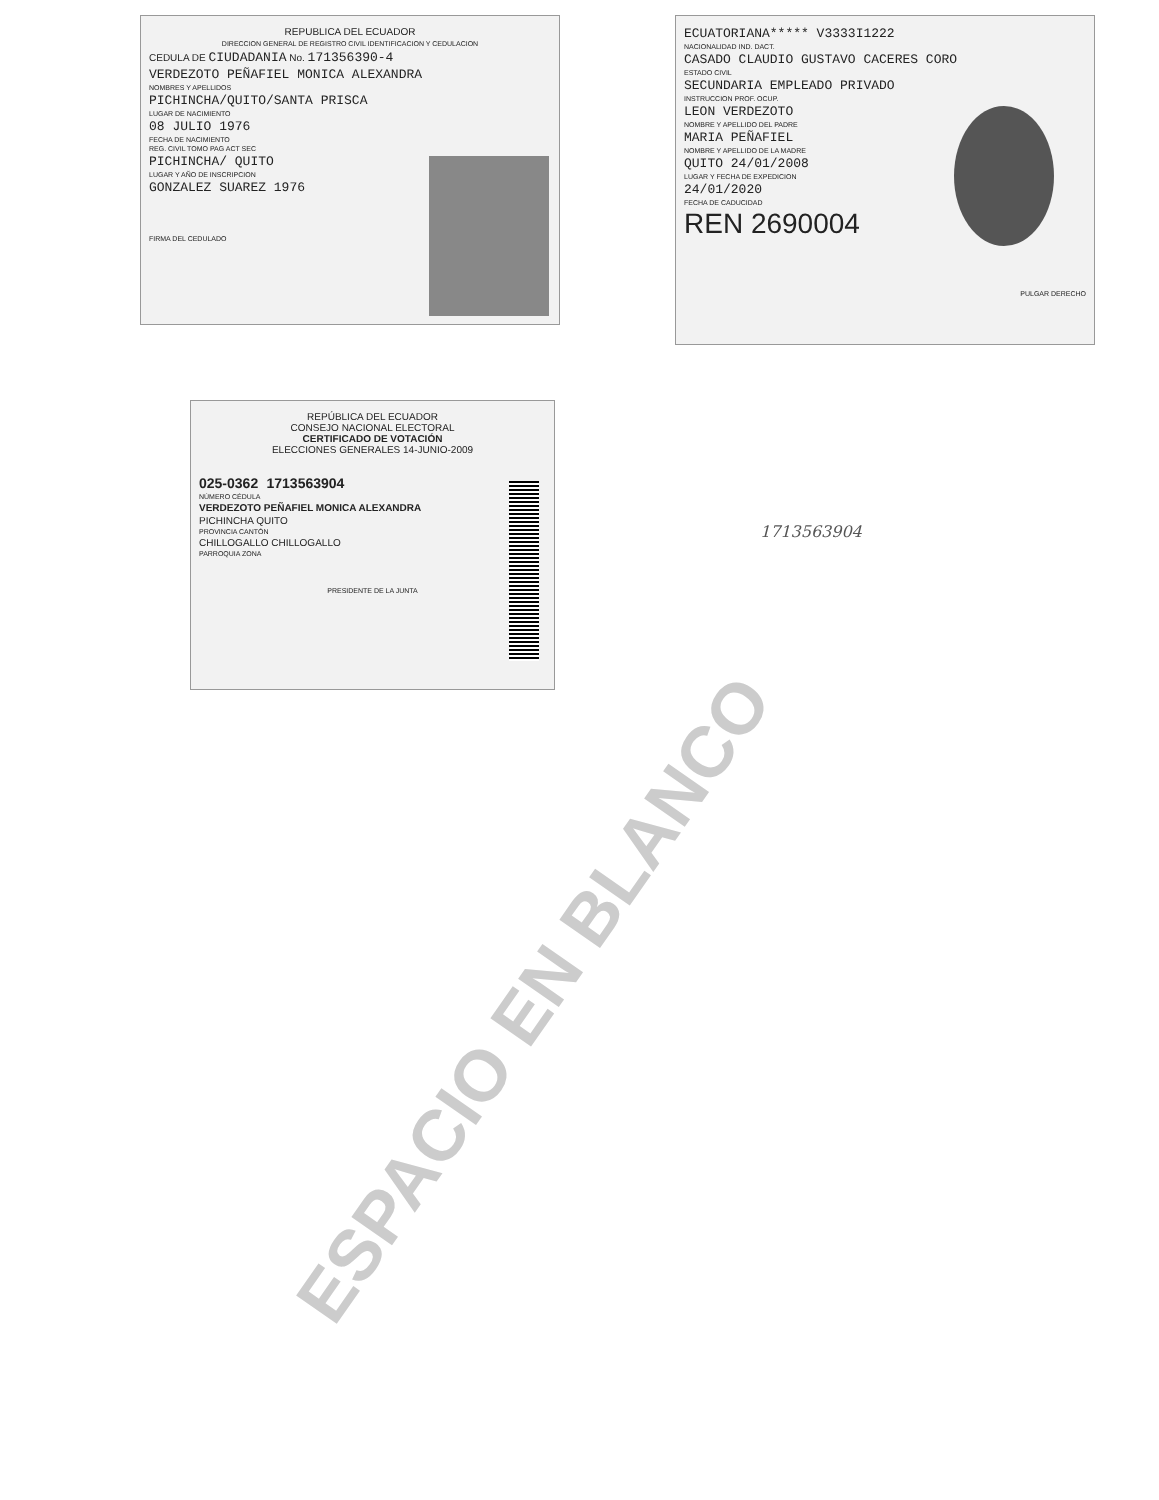REPUBLICA DEL ECUADOR
DIRECCION GENERAL DE REGISTRO CIVIL IDENTIFICACION Y CEDULACION
CEDULA DE CIUDADANIA No. 171356390-4
VERDEZOTO PEÑAFIEL MONICA ALEXANDRA
NOMBRES Y APELLIDOS
PICHINCHA/QUITO/SANTA PRISCA
LUGAR DE NACIMIENTO
08 JULIO 1976
FECHA DE NACIMIENTO
REG. CIVIL TOMO PAG ACT SEC
PICHINCHA/ QUITO
LUGAR Y AÑO DE INSCRIPCION
GONZALEZ SUAREZ 1976
FIRMA DEL CEDULADO
ECUATORIANA***** V3333I1222
NACIONALIDAD IND. DACT.
CASADO CLAUDIO GUSTAVO CACERES CORO
ESTADO CIVIL
SECUNDARIA EMPLEADO PRIVADO
INSTRUCCION PROF. OCUP.
LEON VERDEZOTO
NOMBRE Y APELLIDO DEL PADRE
MARIA PEÑAFIEL
NOMBRE Y APELLIDO DE LA MADRE
QUITO 24/01/2008
LUGAR Y FECHA DE EXPEDICION
24/01/2020
FECHA DE CADUCIDAD
REN 2690004
PULGAR DERECHO
REPÚBLICA DEL ECUADOR
CONSEJO NACIONAL ELECTORAL
CERTIFICADO DE VOTACIÓN
ELECCIONES GENERALES 14-JUNIO-2009
025-0362 1713563904
NÚMERO CÉDULA
VERDEZOTO PEÑAFIEL MONICA ALEXANDRA
PICHINCHA QUITO
PROVINCIA CANTÓN
CHILLOGALLO CHILLOGALLO
PARROQUIA ZONA
PRESIDENTE DE LA JUNTA
1713563904
ESPACIO EN BLANCO